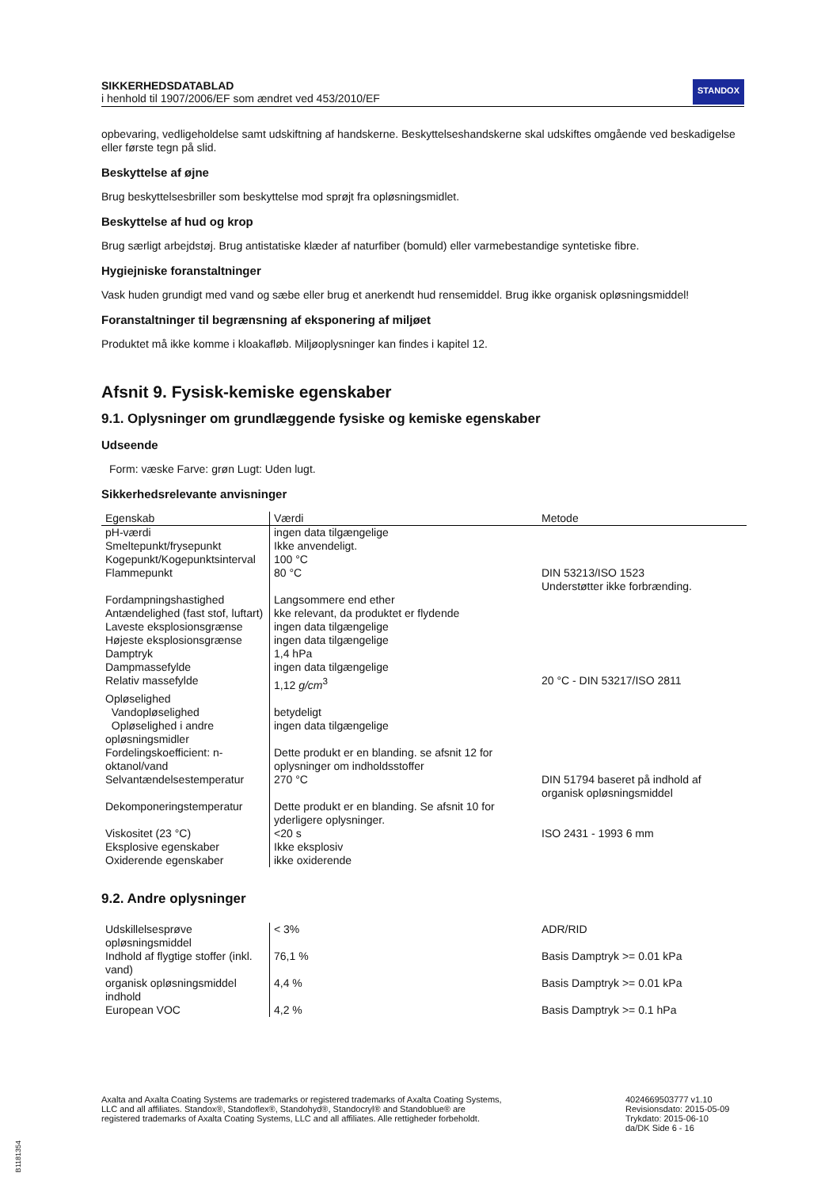SIKKERHEDSDATABLAD
i henhold til 1907/2006/EF som ændret ved 453/2010/EF
STANDOX
opbevaring, vedligeholdelse samt udskiftning af handskerne. Beskyttelseshandskerne skal udskiftes omgående ved beskadigelse eller første tegn på slid.
Beskyttelse af øjne
Brug beskyttelsesbriller som beskyttelse mod sprøjt fra opløsningsmidlet.
Beskyttelse af hud og krop
Brug særligt arbejdstøj. Brug antistatiske klæder af naturfiber (bomuld) eller varmebestandige syntetiske fibre.
Hygiejniske foranstaltninger
Vask huden grundigt med vand og sæbe eller brug et anerkendt hud rensemiddel. Brug ikke organisk opløsningsmiddel!
Foranstaltninger til begrænsning af eksponering af miljøet
Produktet må ikke komme i kloakafløb. Miljøoplysninger kan findes i kapitel 12.
Afsnit 9. Fysisk-kemiske egenskaber
9.1. Oplysninger om grundlæggende fysiske og kemiske egenskaber
Udseende
Form: væske Farve: grøn Lugt: Uden lugt.
Sikkerhedsrelevante anvisninger
| Egenskab | Værdi | Metode |
| --- | --- | --- |
| pH-værdi | ingen data tilgængelige | |
| Smeltepunkt/frysepunkt | Ikke anvendeligt. | |
| Kogepunkt/Kogepunktsinterval | 100 °C | |
| Flammepunkt | 80 °C | DIN 53213/ISO 1523 Understøtter ikke forbrænding. |
| Fordampningshastighed | Langsommere end ether | |
| Antændelighed (fast stof, luftart) | kke relevant, da produktet er flydende | |
| Laveste eksplosionsgrænse | ingen data tilgængelige | |
| Højeste eksplosionsgrænse | ingen data tilgængelige | |
| Damptryk | 1,4 hPa | |
| Dampmassefylde | ingen data tilgængelige | |
| Relativ massefylde | 1,12 g/cm<sup>3</sup> | 20 °C - DIN 53217/ISO 2811 |
| Opløselighed | | |
| Vandopløselighed | betydeligt | |
| Opløselighed i andre opløsningsmidler | ingen data tilgængelige | |
| Fordelingskoefficient: n-oktanol/vand | Dette produkt er en blanding. se afsnit 12 for oplysninger om indholdsstoffer | |
| Selvantændelsestemperatur | 270 °C | DIN 51794 baseret på indhold af organisk opløsningsmiddel |
| Dekomponeringstemperatur | Dette produkt er en blanding. Se afsnit 10 for yderligere oplysninger. | |
| Viskositet (23 °C) | <20 s | ISO 2431 - 1993 6 mm |
| Eksplosive egenskaber | Ikke eksplosiv | |
| Oxiderende egenskaber | ikke oxiderende | |
9.2. Andre oplysninger
| Udskillelsesprøve opløsningsmiddel | < 3% | ADR/RID |
| Indhold af flygtige stoffer (inkl. vand) | 76,1 % | Basis Damptryk >= 0.01 kPa |
| organisk opløsningsmiddel indhold | 4,4 % | Basis Damptryk >= 0.01 kPa |
| European VOC | 4,2 % | Basis Damptryk >= 0.1 hPa |
Axalta and Axalta Coating Systems are trademarks or registered trademarks of Axalta Coating Systems, LLC and all affiliates. Standox®, Standoflex®, Standohyd®, Standocryl® and Standoblue® are registered trademarks of Axalta Coating Systems, LLC and all affiliates. Alle rettigheder forbeholdt.
4024669503777 v1.10
Revisionsdato: 2015-05-09
Trykdato: 2015-06-10
da/DK Side 6 - 16
B1181354